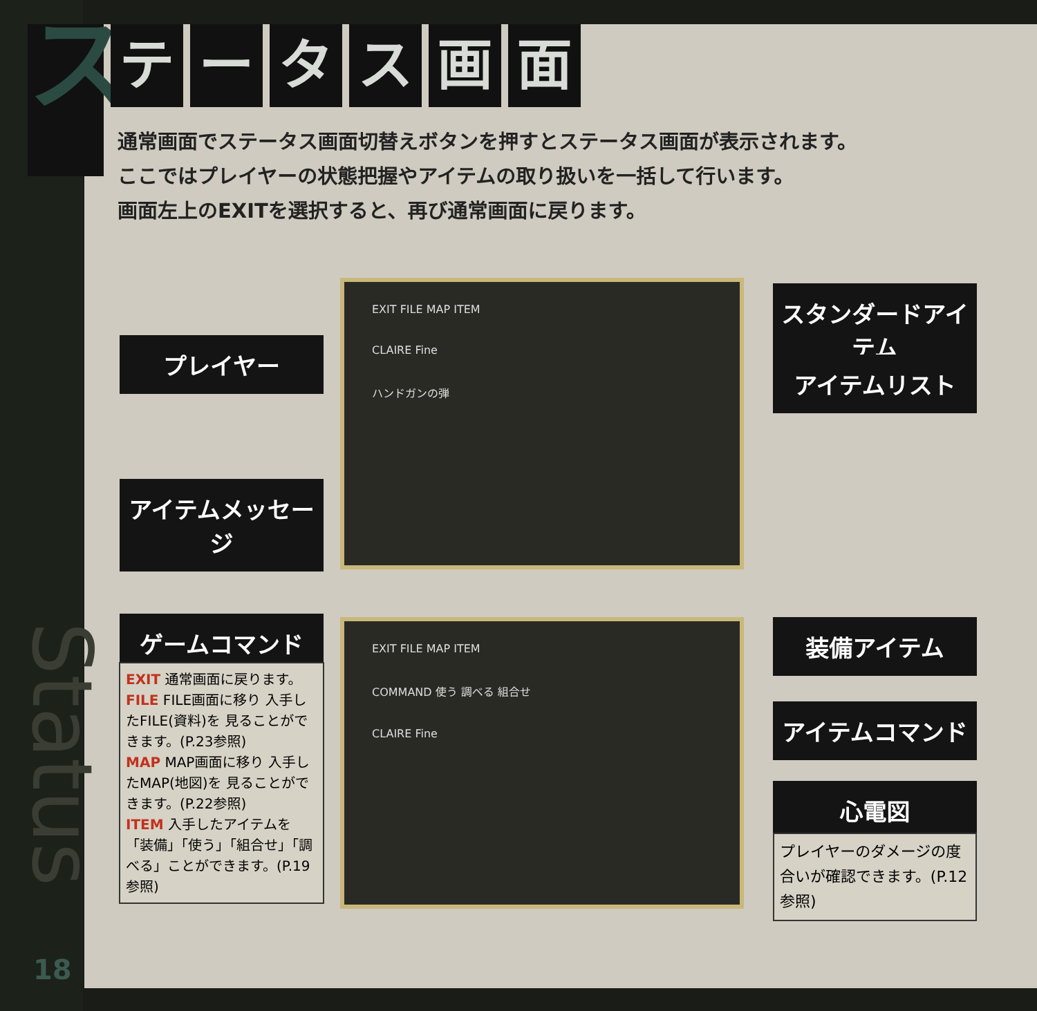ステータス画面
通常画面でステータス画面切替えボタンを押すとステータス画面が表示されます。
ここではプレイヤーの状態把握やアイテムの取り扱いを一括して行います。
画面左上のEXITを選択すると、再び通常画面に戻ります。
EXIT FILE MAP ITEM
CLAIRE Fine
ハンドガンの弾
EXIT FILE MAP ITEM
COMMAND 使う 調べる 組合せ
CLAIRE Fine
プレイヤー
アイテムメッセージ
スタンダードアイテム
アイテムリスト
ゲームコマンド
EXIT 通常画面に戻ります。
FILE FILE画面に移り 入手したFILE(資料)を 見ることができます。(P.23参照)
MAP MAP画面に移り 入手したMAP(地図)を 見ることができます。(P.22参照)
ITEM 入手したアイテムを「装備」「使う」「組合せ」「調べる」ことができます。(P.19参照)
装備アイテム
アイテムコマンド
心電図
プレイヤーのダメージの度合いが確認できます。(P.12参照)
Status
18